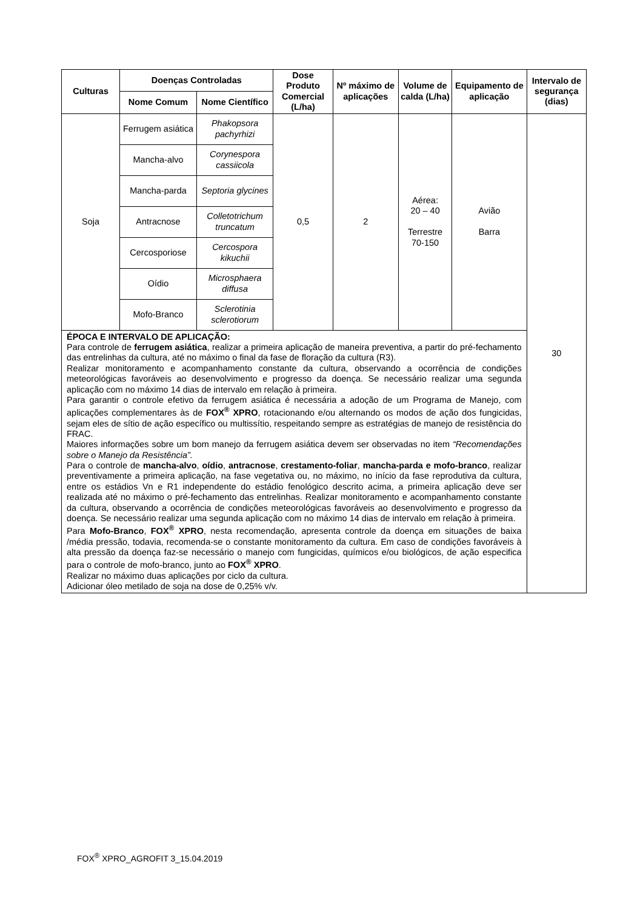| Culturas | Doenças Controladas | | Dose Produto Comercial (L/ha) | Nº máximo de aplicações | Volume de calda (L/ha) | Equipamento de aplicação | Intervalo de segurança (dias) |
| --- | --- | --- | --- | --- | --- | --- | --- |
| | Nome Comum | Nome Científico | | | | | |
| Soja | Ferrugem asiática | Phakopsora pachyrhizi | 0,5 | 2 | Aérea: 20 – 40 Terrestre 70-150 | Avião Barra | 30 |
| | Mancha-alvo | Corynespora cassiicola | | | | | |
| | Mancha-parda | Septoria glycines | | | | | |
| | Antracnose | Colletotrichum truncatum | | | | | |
| | Cercosporiose | Cercospora kikuchii | | | | | |
| | Oídio | Microsphaera diffusa | | | | | |
| | Mofo-Branco | Sclerotinia sclerotiorum | | | | | |
| ÉPOCA E INTERVALO DE APLICAÇÃO: Para controle de ferrugem asiática , realizar a primeira aplicação de maneira preventiva, a partir do pré-fechamento das entrelinhas da cultura, até no máximo o final da fase de floração da cultura (R3). Realizar monitoramento e acompanhamento constante da cultura, observando a ocorrência de condições meteorológicas favoráveis ao desenvolvimento e progresso da doença. Se necessário realizar uma segunda aplicação com no máximo 14 dias de intervalo em relação à primeira. Para garantir o controle efetivo da ferrugem asiática é necessária a adoção de um Programa de Manejo, com aplicações complementares às de FOX<sup>®</sup> XPRO , rotacionando e/ou alternando os modos de ação dos fungicidas, sejam eles de sítio de ação específico ou multissítio, respeitando sempre as estratégias de manejo de resistência do FRAC. Maiores informações sobre um bom manejo da ferrugem asiática devem ser observadas no item “Recomendações sobre o Manejo da Resistência”. Para o controle de mancha-alvo , oídio , antracnose , crestamento-foliar , mancha-parda e mofo-branco , realizar preventivamente a primeira aplicação, na fase vegetativa ou, no máximo, no início da fase reprodutiva da cultura, entre os estádios Vn e R1 independente do estádio fenológico descrito acima, a primeira aplicação deve ser realizada até no máximo o pré-fechamento das entrelinhas. Realizar monitoramento e acompanhamento constante da cultura, observando a ocorrência de condições meteorológicas favoráveis ao desenvolvimento e progresso da doença. Se necessário realizar uma segunda aplicação com no máximo 14 dias de intervalo em relação à primeira. Para Mofo-Branco , FOX<sup>®</sup> XPRO , nesta recomendação, apresenta controle da doença em situações de baixa /média pressão, todavia, recomenda-se o constante monitoramento da cultura. Em caso de condições favoráveis à alta pressão da doença faz-se necessário o manejo com fungicidas, químicos e/ou biológicos, de ação especifica para o controle de mofo-branco, junto ao FOX<sup>®</sup> XPRO . Realizar no máximo duas aplicações por ciclo da cultura. Adicionar óleo metilado de soja na dose de 0,25% v/v. | | | | | | | |
FOX<sup>®</sup> XPRO_AGROFIT 3_15.04.2019